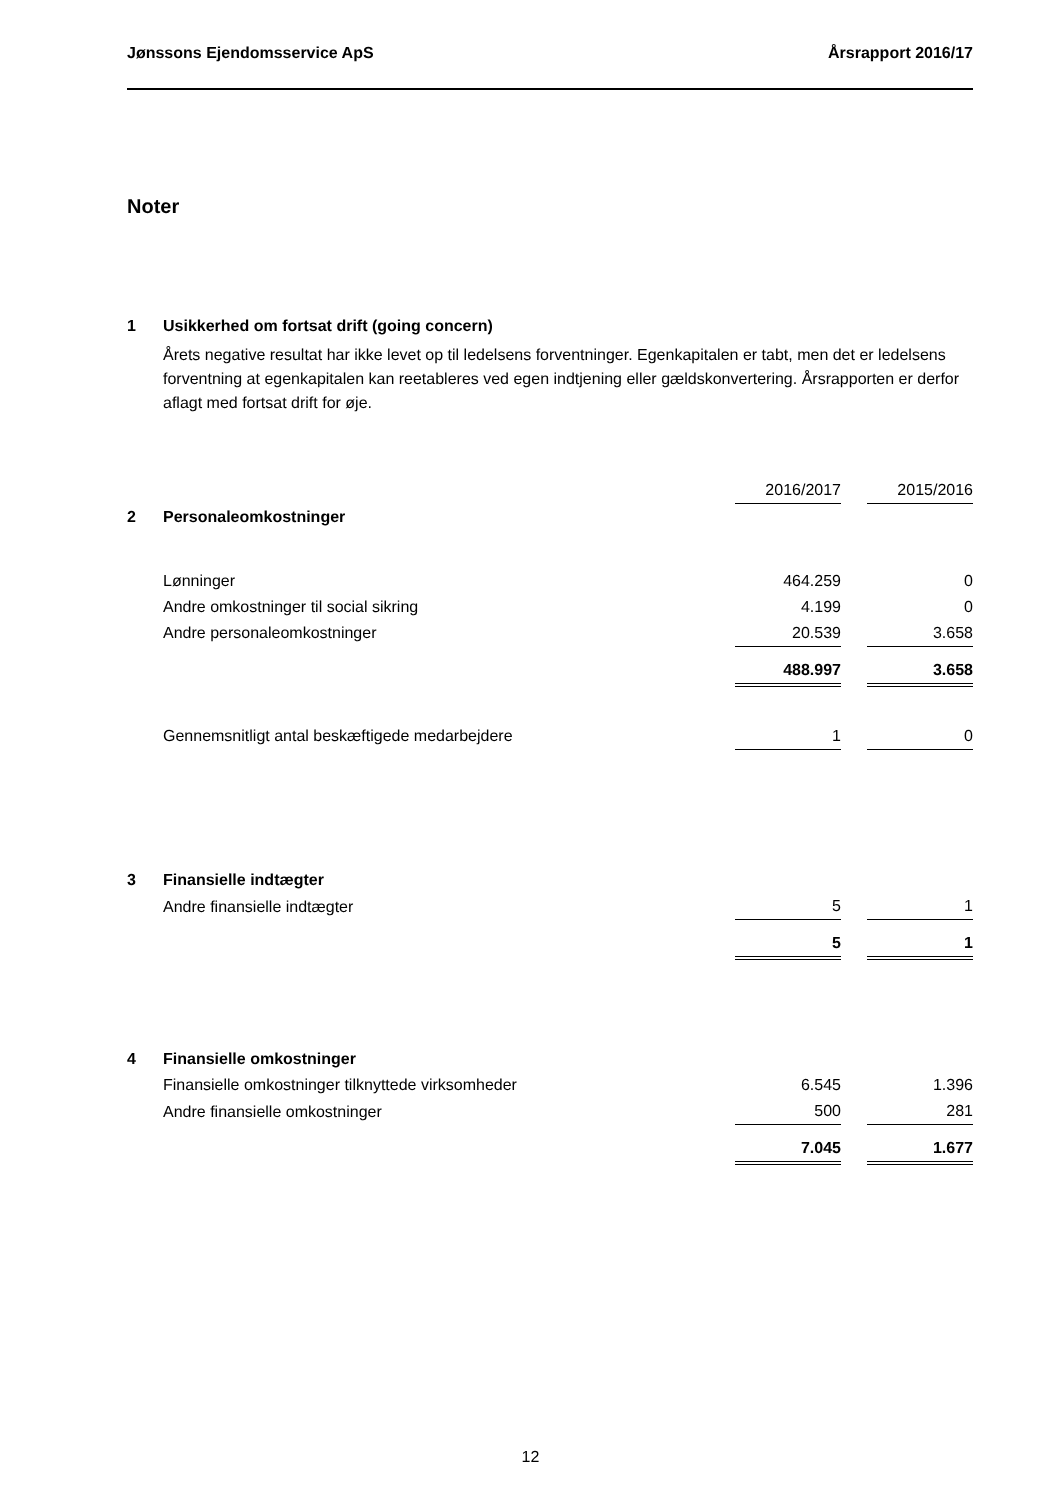Jønssons Ejendomsservice ApS Årsrapport 2016/17
Noter
| 1 | Usikkerhed om fortsat drift (going concern) | | | |
| | Årets negative resultat har ikke levet op til ledelsens forventninger. Egenkapitalen er tabt, men det er ledelsens forventning at egenkapitalen kan reetableres ved egen indtjening eller gældskonvertering. Årsrapporten er derfor aflagt med fortsat drift for øje. | | | |
| | | 2016/2017 | | 2015/2016 |
| 2 | Personaleomkostninger | | | |
| | Lønninger | 464.259 | | 0 |
| | Andre omkostninger til social sikring | 4.199 | | 0 |
| | Andre personaleomkostninger | 20.539 | | 3.658 |
| | | 488.997 | | 3.658 |
| | Gennemsnitligt antal beskæftigede medarbejdere | 1 | | 0 |
| 3 | Finansielle indtægter | | | |
| | Andre finansielle indtægter | 5 | | 1 |
| | | 5 | | 1 |
| 4 | Finansielle omkostninger | | | |
| | Finansielle omkostninger tilknyttede virksomheder | 6.545 | | 1.396 |
| | Andre finansielle omkostninger | 500 | | 281 |
| | | 7.045 | | 1.677 |
12